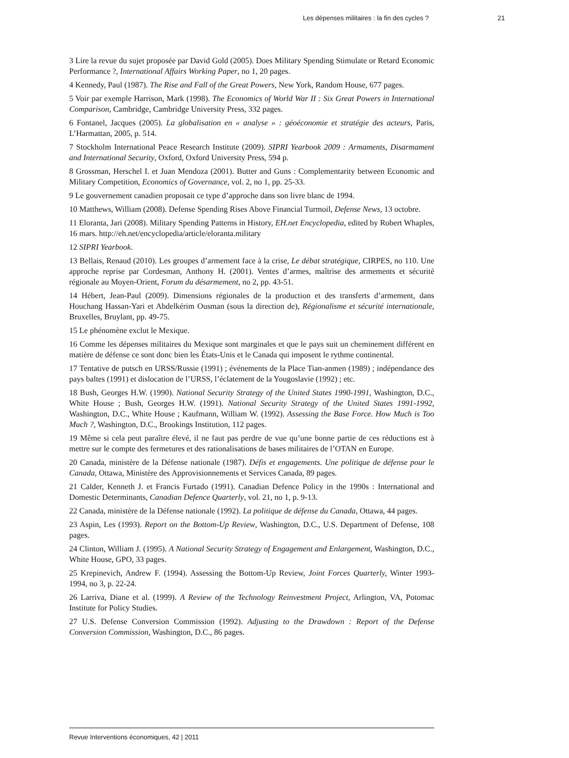Les dépenses militaires : la fin des cycles ? 21
3 Lire la revue du sujet proposée par David Gold (2005). Does Military Spending Stimulate or Retard Economic Performance ?, International Affairs Working Paper, no 1, 20 pages.
4 Kennedy, Paul (1987). The Rise and Fall of the Great Powers, New York, Random House, 677 pages.
5 Voir par exemple Harrison, Mark (1998). The Economics of World War II : Six Great Powers in International Comparison, Cambridge, Cambridge University Press, 332 pages.
6 Fontanel, Jacques (2005). La globalisation en « analyse » : géoéconomie et stratégie des acteurs, Paris, L’Harmattan, 2005, p. 514.
7 Stockholm International Peace Research Institute (2009). SIPRI Yearbook 2009 : Armaments, Disarmament and International Security, Oxford, Oxford University Press, 594 p.
8 Grossman, Herschel I. et Juan Mendoza (2001). Butter and Guns : Complementarity between Economic and Military Competition, Economics of Governance, vol. 2, no 1, pp. 25-33.
9 Le gouvernement canadien proposait ce type d’approche dans son livre blanc de 1994.
10 Matthews, William (2008). Defense Spending Rises Above Financial Turmoil, Defense News, 13 octobre.
11 Eloranta, Jari (2008). Military Spending Patterns in History, EH.net Encyclopedia, edited by Robert Whaples, 16 mars. http://eh.net/encyclopedia/article/eloranta.military
12 SIPRI Yearbook.
13 Bellais, Renaud (2010). Les groupes d’armement face à la crise, Le débat stratégique, CIRPES, no 110. Une approche reprise par Cordesman, Anthony H. (2001). Ventes d’armes, maîtrise des armements et sécurité régionale au Moyen-Orient, Forum du désarmement, no 2, pp. 43-51.
14 Hébert, Jean-Paul (2009). Dimensions régionales de la production et des transferts d’armement, dans Houchang Hassan-Yari et Abdelkérim Ousman (sous la direction de), Régionalisme et sécurité internationale, Bruxelles, Bruylant, pp. 49-75.
15 Le phénomène exclut le Mexique.
16 Comme les dépenses militaires du Mexique sont marginales et que le pays suit un cheminement différent en matière de défense ce sont donc bien les États-Unis et le Canada qui imposent le rythme continental.
17 Tentative de putsch en URSS/Russie (1991) ; événements de la Place Tian-anmen (1989) ; indépendance des pays baltes (1991) et dislocation de l’URSS, l’éclatement de la Yougoslavie (1992) ; etc.
18 Bush, Georges H.W. (1990). National Security Strategy of the United States 1990-1991, Washington, D.C., White House ; Bush, Georges H.W. (1991). National Security Strategy of the United States 1991-1992, Washington, D.C., White House ; Kaufmann, William W. (1992). Assessing the Base Force. How Much is Too Much ?, Washington, D.C., Brookings Institution, 112 pages.
19 Même si cela peut paraître élevé, il ne faut pas perdre de vue qu’une bonne partie de ces réductions est à mettre sur le compte des fermetures et des rationalisations de bases militaires de l’OTAN en Europe.
20 Canada, ministère de la Défense nationale (1987). Défis et engagements. Une politique de défense pour le Canada, Ottawa, Ministère des Approvisionnements et Services Canada, 89 pages.
21 Calder, Kenneth J. et Francis Furtado (1991). Canadian Defence Policy in the 1990s : International and Domestic Determinants, Canadian Defence Quarterly, vol. 21, no 1, p. 9-13.
22 Canada, ministère de la Défense nationale (1992). La politique de défense du Canada, Ottawa, 44 pages.
23 Aspin, Les (1993). Report on the Bottom-Up Review, Washington, D.C., U.S. Department of Defense, 108 pages.
24 Clinton, William J. (1995). A National Security Strategy of Engagement and Enlargement, Washington, D.C., White House, GPO, 33 pages.
25 Krepinevich, Andrew F. (1994). Assessing the Bottom-Up Review, Joint Forces Quarterly, Winter 1993-1994, no 3, p. 22-24.
26 Larriva, Diane et al. (1999). A Review of the Technology Reinvestment Project, Arlington, VA, Potomac Institute for Policy Studies.
27 U.S. Defense Conversion Commission (1992). Adjusting to the Drawdown : Report of the Defense Conversion Commission, Washington, D.C., 86 pages.
Revue Interventions économiques, 42 | 2011